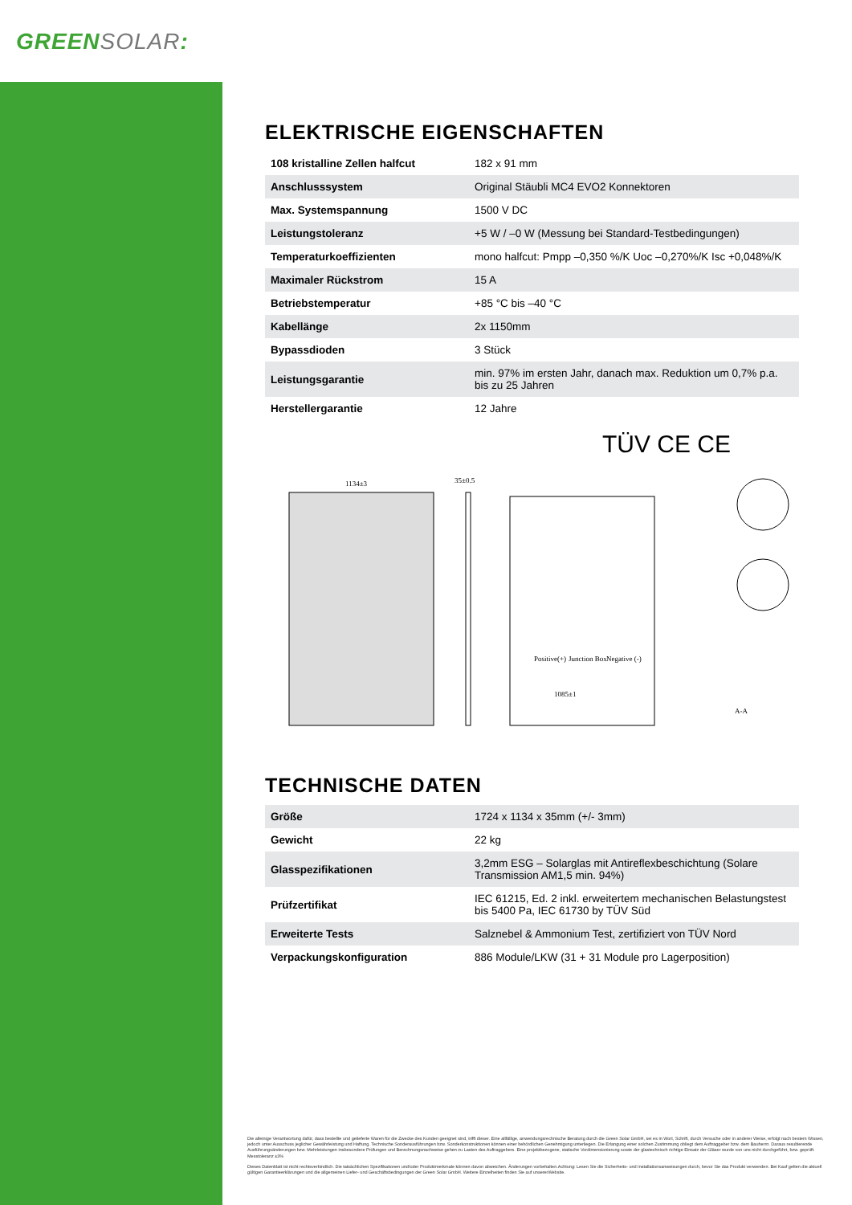GREENSOLAR:
ELEKTRISCHE EIGENSCHAFTEN
| 108 kristalline Zellen halfcut | 182 x 91 mm |
| Anschlusssystem | Original Stäubli MC4 EVO2 Konnektoren |
| Max. Systemspannung | 1500 V DC |
| Leistungstoleranz | +5 W / –0 W (Messung bei Standard-Testbedingungen) |
| Temperaturkoeffizienten | mono halfcut: Pmpp –0,350 %/K Uoc –0,270%/K Isc +0,048%/K |
| Maximaler Rückstrom | 15 A |
| Betriebstemperatur | +85 °C bis –40 °C |
| Kabellänge | 2x 1150mm |
| Bypassdioden | 3 Stück |
| Leistungsgarantie | min. 97% im ersten Jahr, danach max. Reduktion um 0,7% p.a. bis zu 25 Jahren |
| Herstellergarantie | 12 Jahre |
TÜV CE CE
1134±3
35±0.5
Positive(+)
Junction Box
Negative (-)
1085±1
A-A
TECHNISCHE DATEN
| Größe | 1724 x 1134 x 35mm (+/- 3mm) |
| Gewicht | 22 kg |
| Glasspezifikationen | 3,2mm ESG – Solarglas mit Antireflexbeschichtung (Solare Transmission AM1,5 min. 94%) |
| Prüfzertifikat | IEC 61215, Ed. 2 inkl. erweitertem mechanischen Belastungstest bis 5400 Pa, IEC 61730 by TÜV Süd |
| Erweiterte Tests | Salznebel & Ammonium Test, zertifiziert von TÜV Nord |
| Verpackungskonfiguration | 886 Module/LKW (31 + 31 Module pro Lagerposition) |
Die alleinige Verantwortung dafür, dass bestellte und gelieferte Waren für die Zwecke des Kunden geeignet sind, trifft dieser. Eine allfällige, anwendungsrechnische Beratung durch die Green Solar GmbH, sei es in Wort, Schrift, durch Versuche oder in anderer Weise, erfolgt nach bestem Wissen, jedoch unter Ausschuss jeglicher Gewährleistung und Haftung. Technische Sonderausführungen bzw. Sonderkonstruktionen können einer behördlichen Genehmigung unterliegen. Die Erlangung einer solchen Zustimmung obliegt dem Auftraggeber bzw. dem Bauherrn. Daraus resultierende Ausführungsänderungen bzw. Mehrleistungen insbesondere Prüfungen und Berechnungsnachweise gehen zu Lasten des Auftraggebers. Eine projektbezogene, statische Vordimensionierung sowie der glastechnisch richtige Einsatz der Gläser wurde von uns nicht durchgeführt, bzw. geprüft. Messtoleranz ±3%
Dieses Datenblatt ist nicht rechtsverbindlich. Die tatsächlichen Spezifikationen und/oder Produktmerkmale können davon abweichen. Änderungen vorbehalten.Achtung: Lesen Sie die Sicherheits- und Installationsanweisungen durch, bevor Sie das Produkt verwenden. Bei Kauf gelten die aktuell gültigen Garantieerklärungen und die allgemeinen Liefer- und Geschäftsbedingungen der Green Solar GmbH. Weitere Einzelheiten finden Sie auf unsererWebsite.